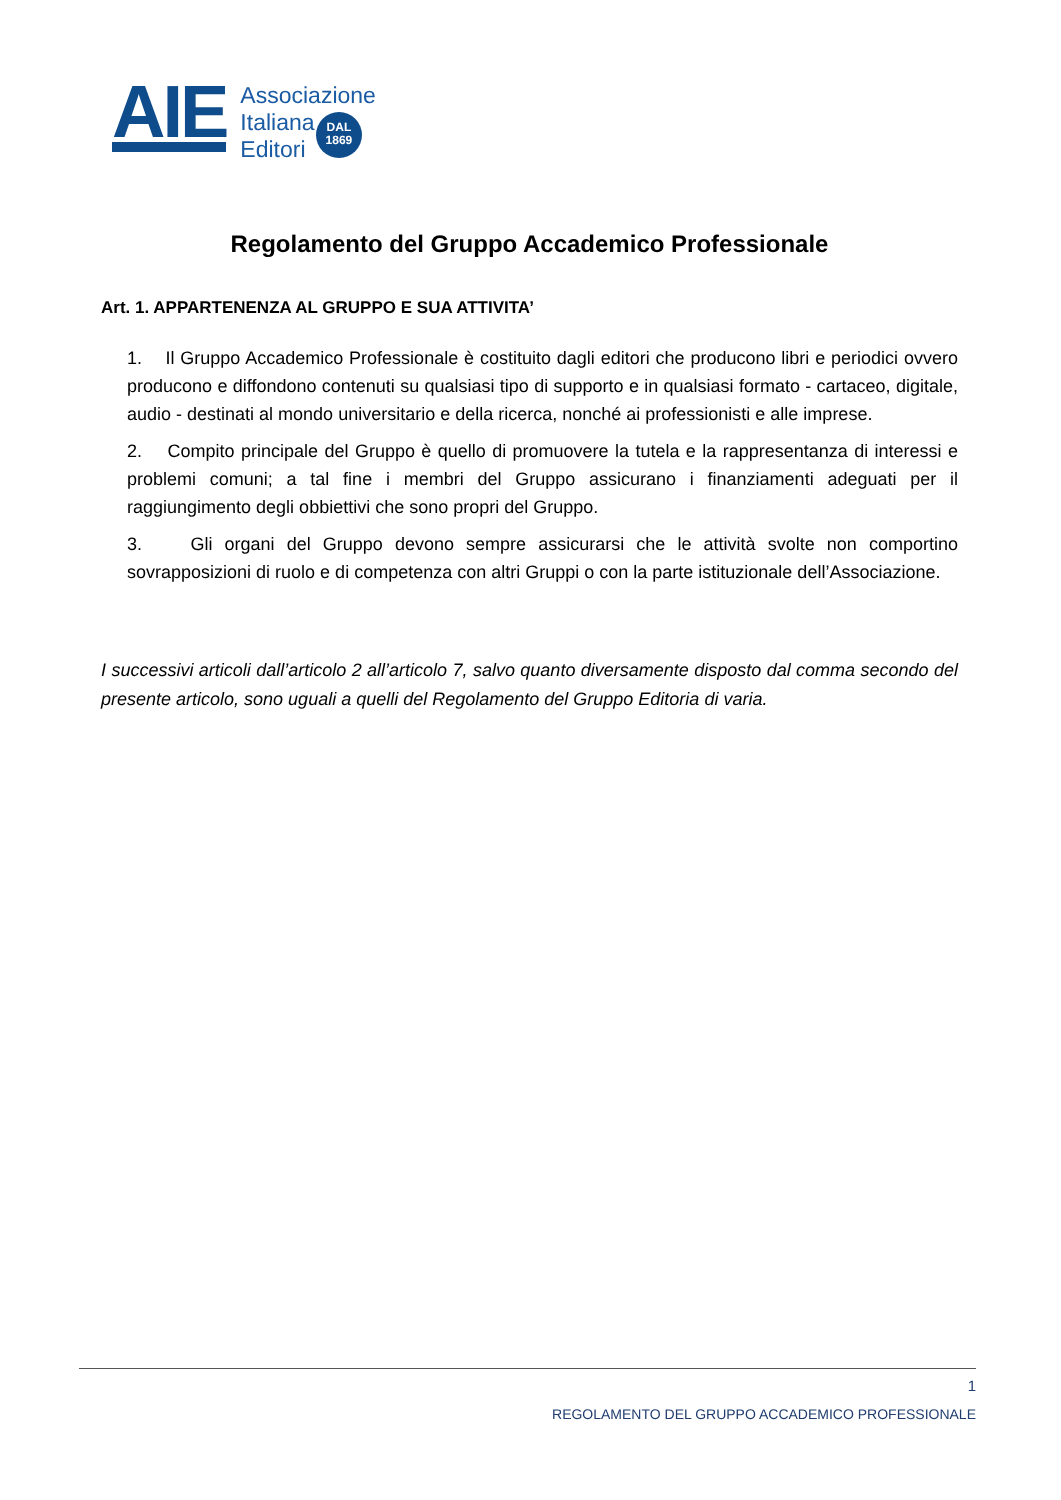AIE
Associazione
Italiana
Editori
DAL
1869
Regolamento del Gruppo Accademico Professionale
Art. 1. APPARTENENZA AL GRUPPO E SUA ATTIVITA’
1. Il Gruppo Accademico Professionale è costituito dagli editori che producono libri e periodici ovvero producono e diffondono contenuti su qualsiasi tipo di supporto e in qualsiasi formato - cartaceo, digitale, audio - destinati al mondo universitario e della ricerca, nonché ai professionisti e alle imprese.
2. Compito principale del Gruppo è quello di promuovere la tutela e la rappresentanza di interessi e problemi comuni; a tal fine i membri del Gruppo assicurano i finanziamenti adeguati per il raggiungimento degli obbiettivi che sono propri del Gruppo.
3. Gli organi del Gruppo devono sempre assicurarsi che le attività svolte non comportino sovrapposizioni di ruolo e di competenza con altri Gruppi o con la parte istituzionale dell’Associazione.
I successivi articoli dall’articolo 2 all’articolo 7, salvo quanto diversamente disposto dal comma secondo del presente articolo, sono uguali a quelli del Regolamento del Gruppo Editoria di varia.
1
REGOLAMENTO DEL GRUPPO ACCADEMICO PROFESSIONALE